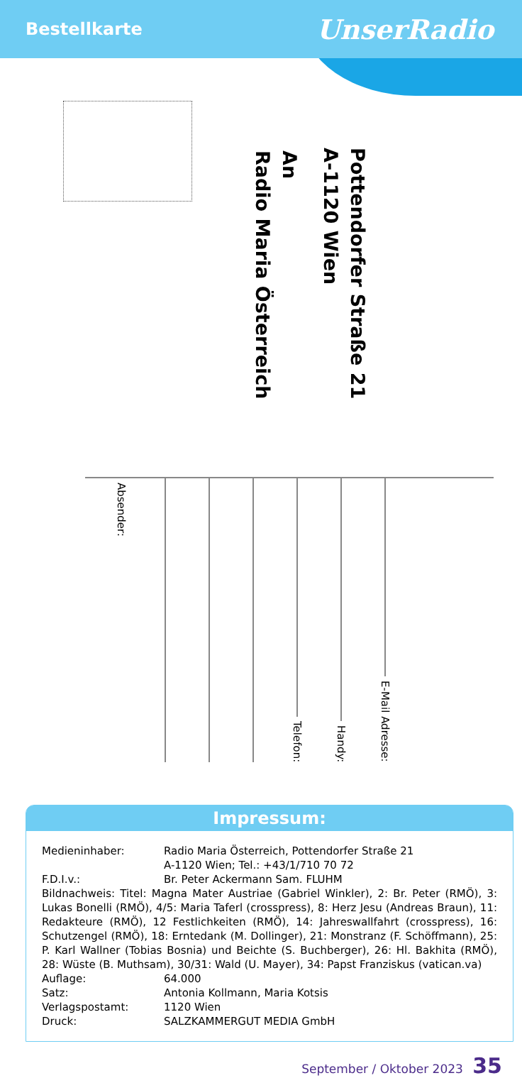Bestellkarte
UnserRadio
An
Radio Maria Österreich
Pottendorfer Straße 21
A-1120 Wien
Absender:
Telefon:
Handy:
E-Mail Adresse:
Impressum:
Medieninhaber: Radio Maria Österreich, Pottendorfer Straße 21
A-1120 Wien; Tel.: +43/1/710 70 72
F.D.I.v.: Br. Peter Ackermann Sam. FLUHM
Bildnachweis: Titel: Magna Mater Austriae (Gabriel Winkler), 2: Br. Peter (RMÖ), 3: Lukas Bonelli (RMÖ), 4/5: Maria Taferl (crosspress), 8: Herz Jesu (Andreas Braun), 11: Redakteure (RMÖ), 12 Festlichkeiten (RMÖ), 14: Jahreswallfahrt (crosspress), 16: Schutzengel (RMÖ), 18: Erntedank (M. Dollinger), 21: Monstranz (F. Schöffmann), 25: P. Karl Wallner (Tobias Bosnia) und Beichte (S. Buchberger), 26: Hl. Bakhita (RMÖ), 28: Wüste (B. Muthsam), 30/31: Wald (U. Mayer), 34: Papst Franziskus (vatican.va)
Auflage: 64.000
Satz: Antonia Kollmann, Maria Kotsis
Verlagspostamt: 1120 Wien
Druck: SALZKAMMERGUT MEDIA GmbH
September / Oktober 2023 35